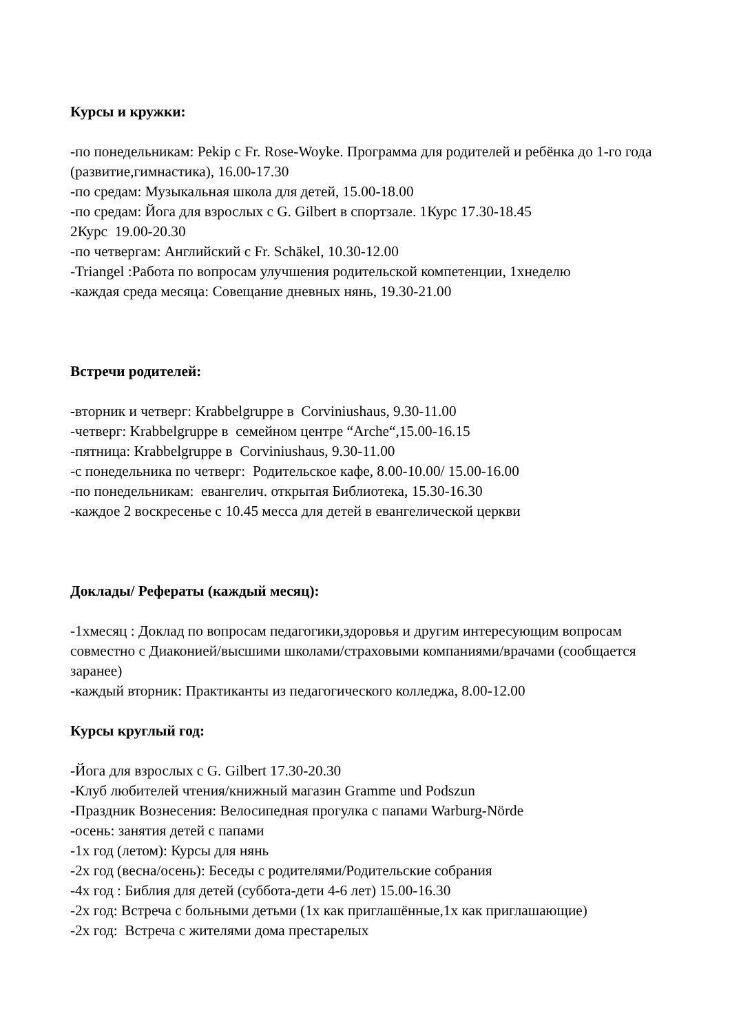Курсы и кружки:
-по понедельникам: Pekip c Fr. Rose-Woyke. Программа для родителей и ребёнка до 1-го года (развитие,гимнастика), 16.00-17.30
-по средам: Музыкальная школа для детей, 15.00-18.00
-по средам: Йога для взрослых с G. Gilbert в спортзале. 1Курс 17.30-18.45
2Курс 19.00-20.30
-по четвергам: Английский с Fr. Schäkel, 10.30-12.00
-Triangel :Работа по вопросам улучшения родительской компетенции, 1xнеделю
-каждая среда месяца: Совещание дневных нянь, 19.30-21.00
Встречи родителей:
-вторник и четверг: Krabbelgruppe в Corviniushaus, 9.30-11.00
-четверг: Krabbelgruppe в семейном центре “Arche“,15.00-16.15
-пятница: Krabbelgruppe в Corviniushaus, 9.30-11.00
-с понедельника по четверг: Родительское кафе, 8.00-10.00/ 15.00-16.00
-по понедельникам: евангелич. открытая Библиотека, 15.30-16.30
-каждое 2 воскресенье с 10.45 месса для детей в евангелической церкви
Доклады/ Рефераты (каждый месяц):
-1xмесяц : Доклад по вопросам педагогики,здоровья и другим интересующим вопросам совместно с Диаконией/высшими школами/страховыми компаниями/врачами (сообщается заранее)
-каждый вторник: Практиканты из педагогического колледжа, 8.00-12.00
Курсы круглый год:
-Йога для взрослых с G. Gilbert 17.30-20.30
-Клуб любителей чтения/книжный магазин Gramme und Podszun
-Праздник Вознесения: Велосипедная прогулка с папами Warburg-Nörde
-осень: занятия детей с папами
-1x год (летом): Курсы для нянь
-2x год (весна/осень): Беседы с родителями/Родительские собрания
-4x год : Библия для детей (суббота-дети 4-6 лет) 15.00-16.30
-2x год: Встреча с больными детьми (1x как приглашённые,1x как приглашающие)
-2x год: Встреча с жителями дома престарелых